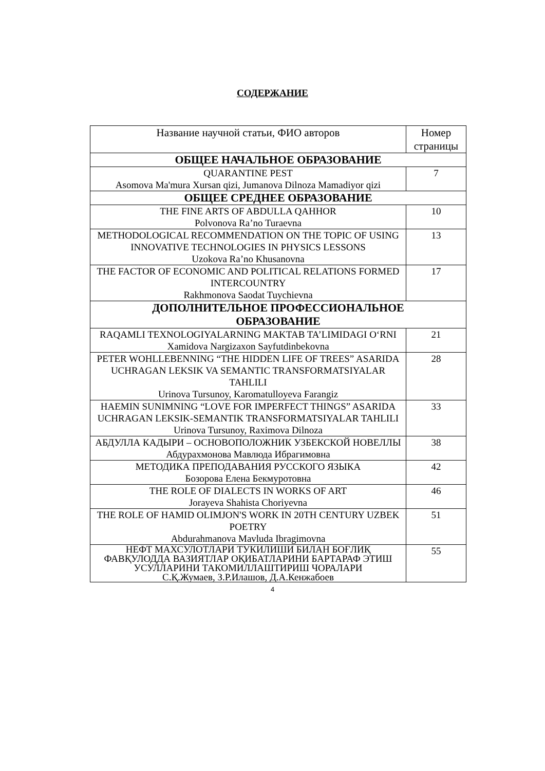СОДЕРЖАНИЕ
| Название научной статьи, ФИО авторов | Номер страницы |
| --- | --- |
| ОБЩЕЕ НАЧАЛЬНОЕ ОБРАЗОВАНИЕ | |
| QUARANTINE PEST Asomova Ma'mura Xursan qizi, Jumanova Dilnoza Mamadiyor qizi | 7 |
| ОБЩЕЕ СРЕДНЕЕ ОБРАЗОВАНИЕ | |
| THE FINE ARTS OF ABDULLA QAHHOR Polvonova Ra’no Turaevna | 10 |
| METHODOLOGICAL RECOMMENDATION ON THE TOPIC OF USING INNOVATIVE TECHNOLOGIES IN PHYSICS LESSONS Uzokova Ra’no Khusanovna | 13 |
| THE FACTOR OF ECONOMIC AND POLITICAL RELATIONS FORMED INTERCOUNTRY Rakhmonova Saodat Tuychievna | 17 |
| ДОПОЛНИТЕЛЬНОЕ ПРОФЕССИОНАЛЬНОЕ ОБРАЗОВАНИЕ | |
| RAQAMLI TEXNOLOGIYALARNING MAKTAB TA’LIMIDAGI O‘RNI Xamidova Nargizaxon Sayfutdinbekovna | 21 |
| PETER WOHLLEBENNING “THE HIDDEN LIFE OF TREES” ASARIDA UCHRAGAN LEKSIK VA SEMANTIC TRANSFORMATSIYALAR TAHLILI Urinova Tursunoy, Karomatulloyeva Farangiz | 28 |
| HAEMIN SUNIMNING “LOVE FOR IMPERFECT THINGS” ASARIDA UCHRAGAN LEKSIK-SEMANTIK TRANSFORMATSIYALAR TAHLILI Urinova Tursunoy, Raximova Dilnoza | 33 |
| АБДУЛЛА КАДЫРИ – ОСНОВОПОЛОЖНИК УЗБЕКСКОЙ НОВЕЛЛЫ Абдурахмонова Мавлюда Ибрагимовна | 38 |
| МЕТОДИКА ПРЕПОДАВАНИЯ РУССКОГО ЯЗЫКА Бозорова Елена Бекмуротовна | 42 |
| THE ROLE OF DIALECTS IN WORKS OF ART Jorayeva Shahista Choriyevna | 46 |
| THE ROLE OF HAMID OLIMJON'S WORK IN 20TH CENTURY UZBEK POETRY Abdurahmanova Mavluda Ibragimovna | 51 |
| НЕФТ МАХСУЛОТЛАРИ ТУКИЛИШИ БИЛАН БОҒЛИҚ ФАВҚУЛОДДА ВАЗИЯТЛАР ОҚИБАТЛАРИНИ БАРТАРАФ ЭТИШ УСУЛЛАРИНИ ТАКОМИЛЛАШТИРИШ ЧОРАЛАРИ С.Қ.Жумаев, З.Р.Илашов, Д.А.Кенжабоев | 55 |
4